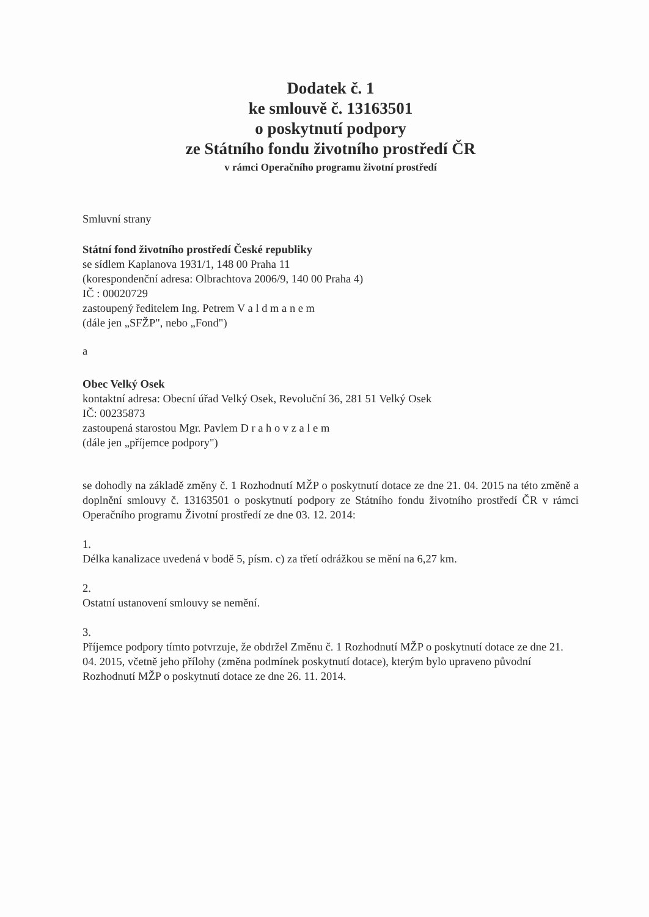Dodatek č. 1
ke smlouvě č. 13163501
o poskytnutí podpory
ze Státního fondu životního prostředí ČR
v rámci Operačního programu životní prostředí
Smluvní strany
Státní fond životního prostředí České republiky
se sídlem Kaplanova 1931/1, 148 00 Praha 11
(korespondenční adresa: Olbrachtova 2006/9, 140 00 Praha 4)
IČ : 00020729
zastoupený ředitelem Ing. Petrem V a l d m a n e m
(dále jen „SFŽP", nebo „Fond")
a
Obec Velký Osek
kontaktní adresa: Obecní úřad Velký Osek, Revoluční 36, 281 51 Velký Osek
IČ: 00235873
zastoupená starostou Mgr. Pavlem D r a h o v z a l e m
(dále jen „příjemce podpory")
se dohodly na základě změny č. 1 Rozhodnutí MŽP o poskytnutí dotace ze dne 21. 04. 2015 na této změně a doplnění smlouvy č. 13163501 o poskytnutí podpory ze Státního fondu životního prostředí ČR v rámci Operačního programu Životní prostředí ze dne 03. 12. 2014:
1.
Délka kanalizace uvedená v bodě 5, písm. c) za třetí odrážkou se mění na 6,27 km.
2.
Ostatní ustanovení smlouvy se nemění.
3.
Příjemce podpory tímto potvrzuje, že obdržel Změnu č. 1 Rozhodnutí MŽP o poskytnutí dotace ze dne 21. 04. 2015, včetně jeho přílohy (změna podmínek poskytnutí dotace), kterým bylo upraveno původní Rozhodnutí MŽP o poskytnutí dotace ze dne 26. 11. 2014.